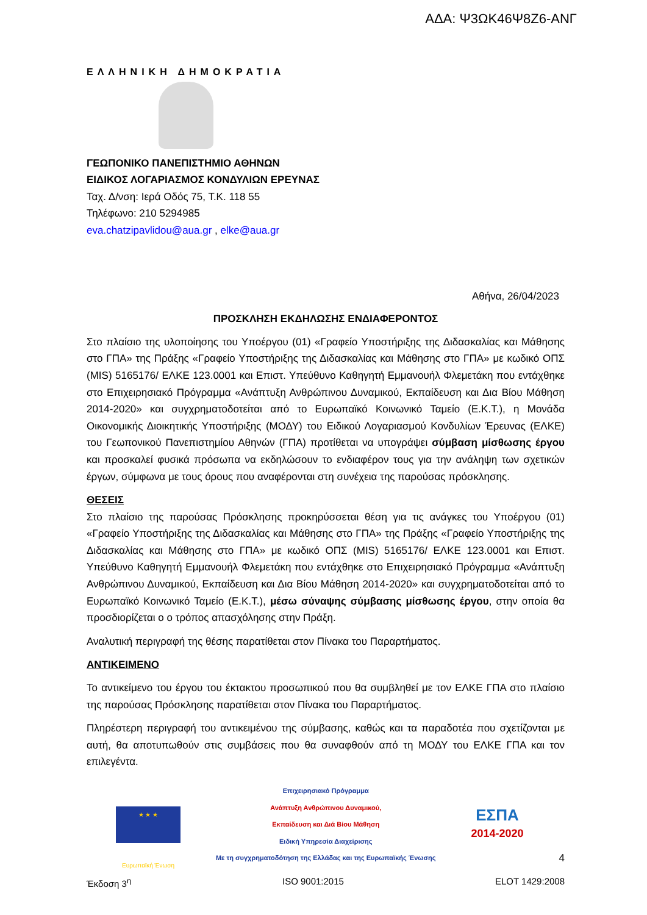ΑΔΑ: Ψ3ΩΚ46Ψ8Ζ6-ΑΝΓ
ΕΛΛΗΝΙΚΗ ΔΗΜΟΚΡΑΤΙΑ
ΓΕΩΠΟΝΙΚΟ ΠΑΝΕΠΙΣΤΗΜΙΟ ΑΘΗΝΩΝ
ΕΙΔΙΚΟΣ ΛΟΓΑΡΙΑΣΜΟΣ ΚΟΝΔΥΛΙΩΝ ΕΡΕΥΝΑΣ
Ταχ. Δ/νση: Ιερά Οδός 75, Τ.Κ. 118 55
Τηλέφωνο: 210 5294985
eva.chatzipavlidou@aua.gr , elke@aua.gr
Αθήνα, 26/04/2023
ΠΡΟΣΚΛΗΣΗ ΕΚΔΗΛΩΣΗΣ ΕΝΔΙΑΦΕΡΟΝΤΟΣ
Στο πλαίσιο της υλοποίησης του Υποέργου (01) «Γραφείο Υποστήριξης της Διδασκαλίας και Μάθησης στο ΓΠΑ» της Πράξης «Γραφείο Υποστήριξης της Διδασκαλίας και Μάθησης στο ΓΠΑ» με κωδικό ΟΠΣ (MIS) 5165176/ ΕΛΚΕ 123.0001 και Επιστ. Υπεύθυνο Καθηγητή Εμμανουήλ Φλεμετάκη που εντάχθηκε στο Επιχειρησιακό Πρόγραμμα «Ανάπτυξη Ανθρώπινου Δυναμικού, Εκπαίδευση και Δια Βίου Μάθηση 2014-2020» και συγχρηματοδοτείται από το Ευρωπαϊκό Κοινωνικό Ταμείο (Ε.Κ.Τ.), η Μονάδα Οικονομικής Διοικητικής Υποστήριξης (ΜΟΔΥ) του Ειδικού Λογαριασμού Κονδυλίων Έρευνας (ΕΛΚΕ) του Γεωπονικού Πανεπιστημίου Αθηνών (ΓΠΑ) προτίθεται να υπογράψει σύμβαση μίσθωσης έργου και προσκαλεί φυσικά πρόσωπα να εκδηλώσουν το ενδιαφέρον τους για την ανάληψη των σχετικών έργων, σύμφωνα με τους όρους που αναφέρονται στη συνέχεια της παρούσας πρόσκλησης.
ΘΕΣΕΙΣ
Στο πλαίσιο της παρούσας Πρόσκλησης προκηρύσσεται θέση για τις ανάγκες του Υποέργου (01) «Γραφείο Υποστήριξης της Διδασκαλίας και Μάθησης στο ΓΠΑ» της Πράξης «Γραφείο Υποστήριξης της Διδασκαλίας και Μάθησης στο ΓΠΑ» με κωδικό ΟΠΣ (MIS) 5165176/ ΕΛΚΕ 123.0001 και Επιστ. Υπεύθυνο Καθηγητή Εμμανουήλ Φλεμετάκη που εντάχθηκε στο Επιχειρησιακό Πρόγραμμα «Ανάπτυξη Ανθρώπινου Δυναμικού, Εκπαίδευση και Δια Βίου Μάθηση 2014-2020» και συγχρηματοδοτείται από το Ευρωπαϊκό Κοινωνικό Ταμείο (Ε.Κ.Τ.), μέσω σύναψης σύμβασης μίσθωσης έργου, στην οποία θα προσδιορίζεται ο ο τρόπος απασχόλησης στην Πράξη.
Αναλυτική περιγραφή της θέσης παρατίθεται στον Πίνακα του Παραρτήματος.
ΑΝΤΙΚΕΙΜΕΝΟ
Το αντικείμενο του έργου του έκτακτου προσωπικού που θα συμβληθεί με τον ΕΛΚΕ ΓΠΑ στο πλαίσιο της παρούσας Πρόσκλησης παρατίθεται στον Πίνακα του Παραρτήματος.
Πληρέστερη περιγραφή του αντικειμένου της σύμβασης, καθώς και τα παραδοτέα που σχετίζονται με αυτή, θα αποτυπωθούν στις συμβάσεις που θα συναφθούν από τη ΜΟΔΥ του ΕΛΚΕ ΓΠΑ και τον επιλεγέντα.
★ ★ ★
Ευρωπαϊκή Ένωση
Επιχειρησιακό Πρόγραμμα
Ανάπτυξη Ανθρώπινου Δυναμικού,
Εκπαίδευση και Διά Βίου Μάθηση
Ειδική Υπηρεσία Διαχείρισης
Με τη συγχρηματοδότηση της Ελλάδας και της Ευρωπαϊκής Ένωσης
ΕΣΠΑ
2014-2020
4
Έκδοση 3<sup>η</sup> ISO 9001:2015 ELOT 1429:2008